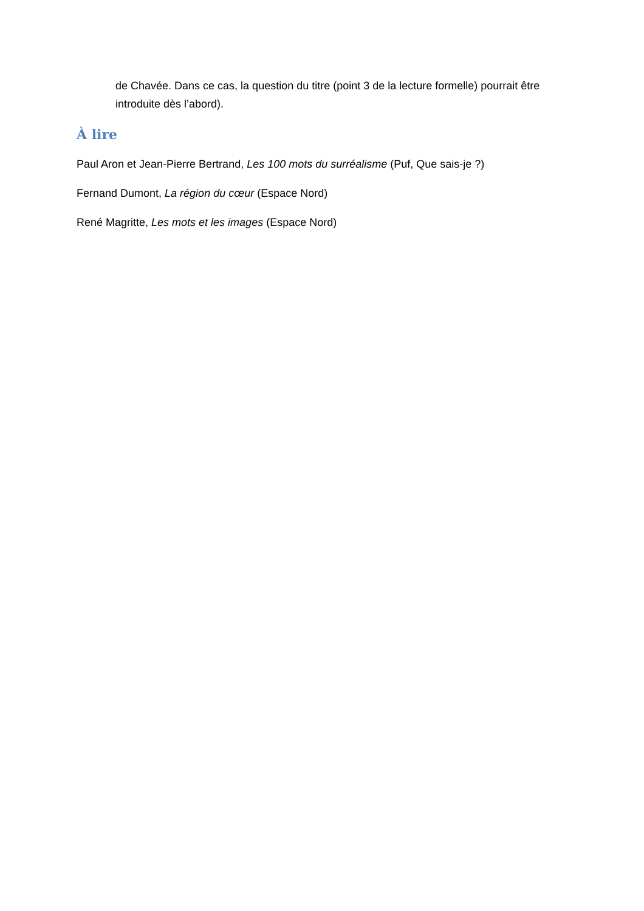de Chavée. Dans ce cas, la question du titre (point 3 de la lecture formelle) pourrait être introduite dès l’abord).
À lire
Paul Aron et Jean-Pierre Bertrand, Les 100 mots du surréalisme (Puf, Que sais-je ?)
Fernand Dumont, La région du cœur (Espace Nord)
René Magritte, Les mots et les images (Espace Nord)